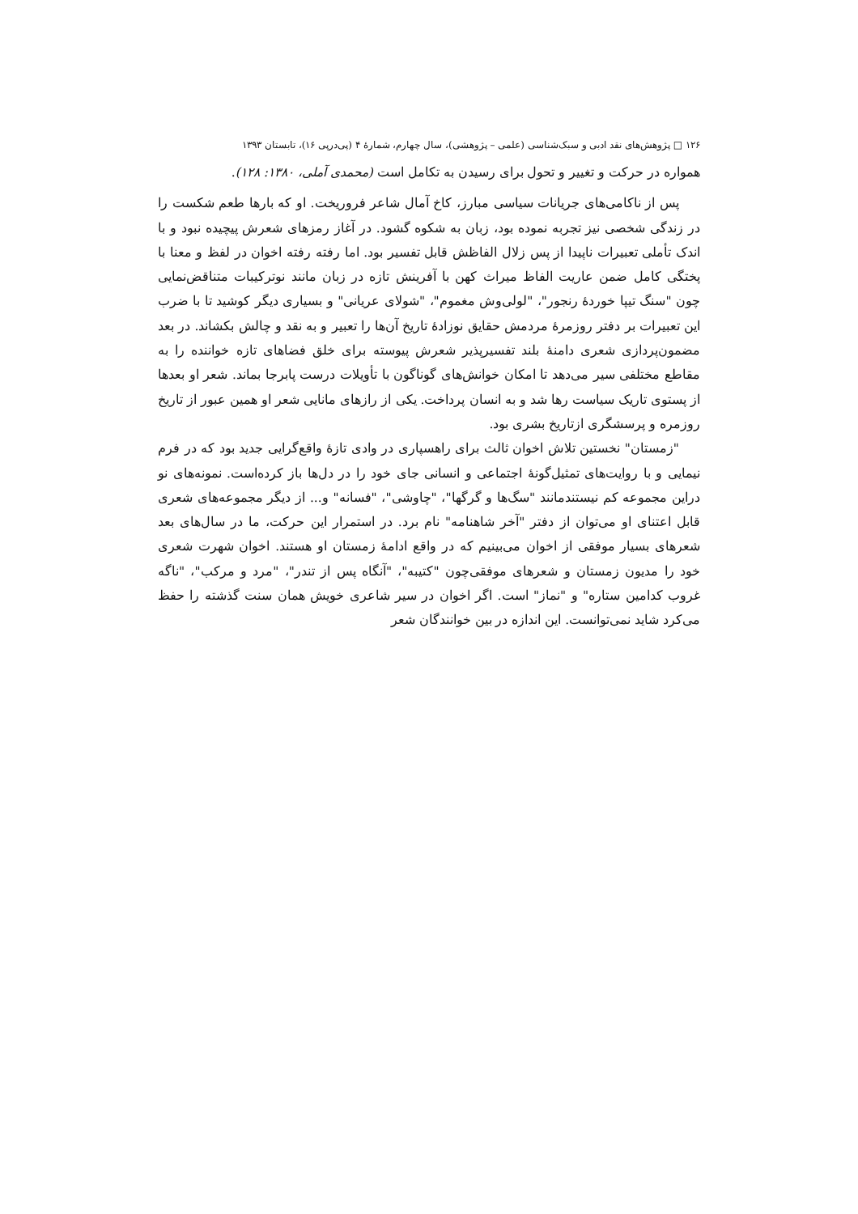۱۲۶ □ پژوهش‌های نقد ادبی و سبک‌شناسی (علمی – پژوهشی)، سال چهارم، شمارهٔ ۴ (پی‌درپی ۱۶)، تابستان ۱۳۹۳
همواره در حرکت و تغییر و تحول برای رسیدن به تکامل است (محمدی آملی، ۱۳۸۰: ۱۲۸).
پس از ناکامی‌های جریانات سیاسی مبارز، کاخ آمال شاعر فروریخت. او که بارها طعم شکست را در زندگی شخصی نیز تجربه نموده بود، زبان به شکوه گشود. در آغاز رمزهای شعرش پیچیده نبود و با اندک تأملی تعبیرات ناپیدا از پس زلال الفاظش قابل تفسیر بود. اما رفته رفته اخوان در لفظ و معنا با پختگی کامل ضمن عاریت الفاظ میراث کهن با آفرینش تازه در زبان مانند نوترکیبات متناقض‌نمایی چون "سنگ تیپا خوردهٔ رنجور"، "لولی‌وش مغموم"، "شولای عریانی" و بسیاری دیگر کوشید تا با ضرب این تعبیرات بر دفتر روزمرهٔ مردمش حقایق نوزادهٔ تاریخ آن‌ها را تعبیر و به نقد و چالش بکشاند. در بعد مضمون‌پردازی شعری دامنهٔ بلند تفسیرپذیر شعرش پیوسته برای خلق فضاهای تازه خواننده را به مقاطع مختلفی سیر می‌دهد تا امکان خوانش‌های گوناگون با تأویلات درست پابرجا بماند. شعر او بعدها از پستوی تاریک سیاست رها شد و به انسان پرداخت. یکی از رازهای مانایی شعر او همین عبور از تاریخ روزمره و پرسشگری ازتاریخ بشری بود.
"زمستان" نخستین تلاش اخوان ثالث برای راهسپاری در وادی تازهٔ واقع‌گرایی جدید بود که در فرم نیمایی و با روایت‌های تمثیل‌گونهٔ اجتماعی و انسانی جای خود را در دل‌ها باز کرده‌است. نمونه‌های نو دراین مجموعه کم نیستندمانند "سگ‌ها و گرگها"، "چاوشی"، "فسانه" و... از دیگر مجموعه‌های شعری قابل اعتنای او می‌توان از دفتر "آخر شاهنامه" نام برد. در استمرار این حرکت، ما در سال‌های بعد شعرهای بسیار موفقی از اخوان می‌بینیم که در واقع ادامهٔ زمستان او هستند. اخوان شهرت شعری خود را مدیون زمستان و شعرهای موفقی‌چون "کتیبه"، "آنگاه پس از تندر"، "مرد و مرکب"، "ناگه غروب کدامین ستاره" و "نماز" است. اگر اخوان در سیر شاعری خویش همان سنت گذشته را حفظ می‌کرد شاید نمی‌توانست. این اندازه در بین خوانندگان شعر